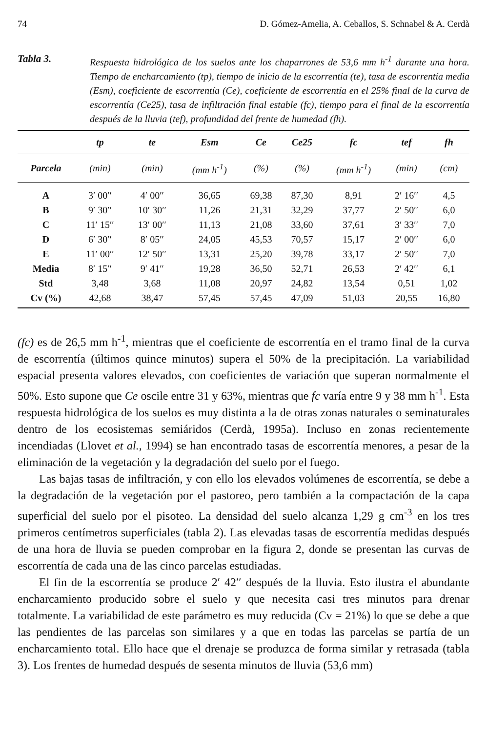74 D. Gómez-Amelia, A. Ceballos, S. Schnabel & A. Cerdà
Tabla 3. Respuesta hidrológica de los suelos ante los chaparrones de 53,6 mm h<sup>-1</sup> durante una hora. Tiempo de encharcamiento (tp), tiempo de inicio de la escorrentía (te), tasa de escorrentía media (Esm), coeficiente de escorrentía (Ce), coeficiente de escorrentía en el 25% final de la curva de escorrentía (Ce25), tasa de infiltración final estable (fc), tiempo para el final de la escorrentía después de la lluvia (tef), profundidad del frente de humedad (fh).
| | tp | te | Esm | Ce | Ce25 | fc | tef | fh |
| --- | --- | --- | --- | --- | --- | --- | --- | --- |
| Parcela | (min) | (min) | (mm h<sup>-1</sup>) | (%) | (%) | (mm h<sup>-1</sup>) | (min) | (cm) |
| A | 3′ 00′′ | 4′ 00′′ | 36,65 | 69,38 | 87,30 | 8,91 | 2′ 16′′ | 4,5 |
| B | 9′ 30′′ | 10′ 30′′ | 11,26 | 21,31 | 32,29 | 37,77 | 2′ 50′′ | 6,0 |
| C | 11′ 15′′ | 13′ 00′′ | 11,13 | 21,08 | 33,60 | 37,61 | 3′ 33′′ | 7,0 |
| D | 6′ 30′′ | 8′ 05′′ | 24,05 | 45,53 | 70,57 | 15,17 | 2′ 00′′ | 6,0 |
| E | 11′ 00′′ | 12′ 50′′ | 13,31 | 25,20 | 39,78 | 33,17 | 2′ 50′′ | 7,0 |
| Media | 8′ 15′′ | 9′ 41′′ | 19,28 | 36,50 | 52,71 | 26,53 | 2′ 42′′ | 6,1 |
| Std | 3,48 | 3,68 | 11,08 | 20,97 | 24,82 | 13,54 | 0,51 | 1,02 |
| Cv (%) | 42,68 | 38,47 | 57,45 | 57,45 | 47,09 | 51,03 | 20,55 | 16,80 |
(fc) es de 26,5 mm h<sup>-1</sup>, mientras que el coeficiente de escorrentía en el tramo final de la curva de escorrentía (últimos quince minutos) supera el 50% de la precipitación. La variabilidad espacial presenta valores elevados, con coeficientes de variación que superan normalmente el 50%. Esto supone que Ce oscile entre 31 y 63%, mientras que fc varía entre 9 y 38 mm h<sup>-1</sup>. Esta respuesta hidrológica de los suelos es muy distinta a la de otras zonas naturales o seminaturales dentro de los ecosistemas semiáridos (Cerdà, 1995a). Incluso en zonas recientemente incendiadas (Llovet et al., 1994) se han encontrado tasas de escorrentía menores, a pesar de la eliminación de la vegetación y la degradación del suelo por el fuego.
Las bajas tasas de infiltración, y con ello los elevados volúmenes de escorrentía, se debe a la degradación de la vegetación por el pastoreo, pero también a la compactación de la capa superficial del suelo por el pisoteo. La densidad del suelo alcanza 1,29 g cm<sup>-3</sup> en los tres primeros centímetros superficiales (tabla 2). Las elevadas tasas de escorrentía medidas después de una hora de lluvia se pueden comprobar en la figura 2, donde se presentan las curvas de escorrentía de cada una de las cinco parcelas estudiadas.
El fin de la escorrentía se produce 2′ 42′′ después de la lluvia. Esto ilustra el abundante encharcamiento producido sobre el suelo y que necesita casi tres minutos para drenar totalmente. La variabilidad de este parámetro es muy reducida (Cv = 21%) lo que se debe a que las pendientes de las parcelas son similares y a que en todas las parcelas se partía de un encharcamiento total. Ello hace que el drenaje se produzca de forma similar y retrasada (tabla 3). Los frentes de humedad después de sesenta minutos de lluvia (53,6 mm)